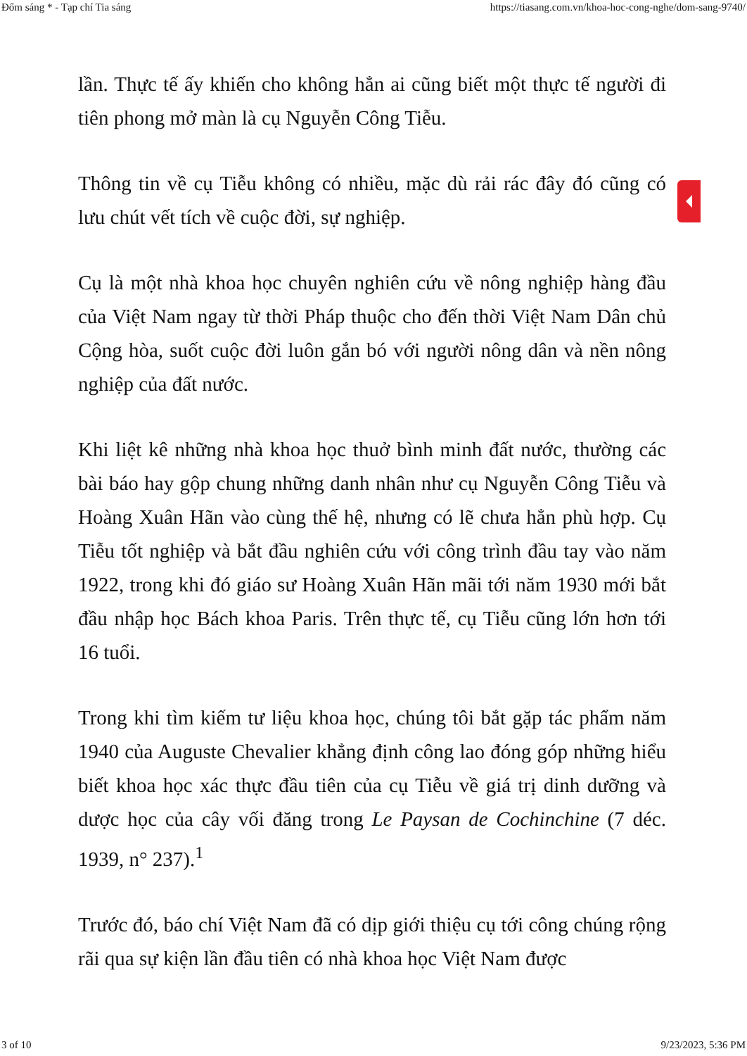Đốm sáng * - Tạp chí Tia sáng https://tiasang.com.vn/khoa-hoc-cong-nghe/dom-sang-9740/
lần. Thực tế ấy khiến cho không hẳn ai cũng biết một thực tế người đi tiên phong mở màn là cụ Nguyễn Công Tiễu.
Thông tin về cụ Tiễu không có nhiều, mặc dù rải rác đây đó cũng có lưu chút vết tích về cuộc đời, sự nghiệp.
Cụ là một nhà khoa học chuyên nghiên cứu về nông nghiệp hàng đầu của Việt Nam ngay từ thời Pháp thuộc cho đến thời Việt Nam Dân chủ Cộng hòa, suốt cuộc đời luôn gắn bó với người nông dân và nền nông nghiệp của đất nước.
Khi liệt kê những nhà khoa học thuở bình minh đất nước, thường các bài báo hay gộp chung những danh nhân như cụ Nguyễn Công Tiễu và Hoàng Xuân Hãn vào cùng thế hệ, nhưng có lẽ chưa hẳn phù hợp. Cụ Tiễu tốt nghiệp và bắt đầu nghiên cứu với công trình đầu tay vào năm 1922, trong khi đó giáo sư Hoàng Xuân Hãn mãi tới năm 1930 mới bắt đầu nhập học Bách khoa Paris. Trên thực tế, cụ Tiễu cũng lớn hơn tới 16 tuổi.
Trong khi tìm kiếm tư liệu khoa học, chúng tôi bắt gặp tác phẩm năm 1940 của Auguste Chevalier khẳng định công lao đóng góp những hiểu biết khoa học xác thực đầu tiên của cụ Tiễu về giá trị dinh dưỡng và dược học của cây vối đăng trong Le Paysan de Cochinchine (7 déc. 1939, n° 237).<sup>1</sup>
Trước đó, báo chí Việt Nam đã có dịp giới thiệu cụ tới công chúng rộng rãi qua sự kiện lần đầu tiên có nhà khoa học Việt Nam được
3 of 10 9/23/2023, 5:36 PM